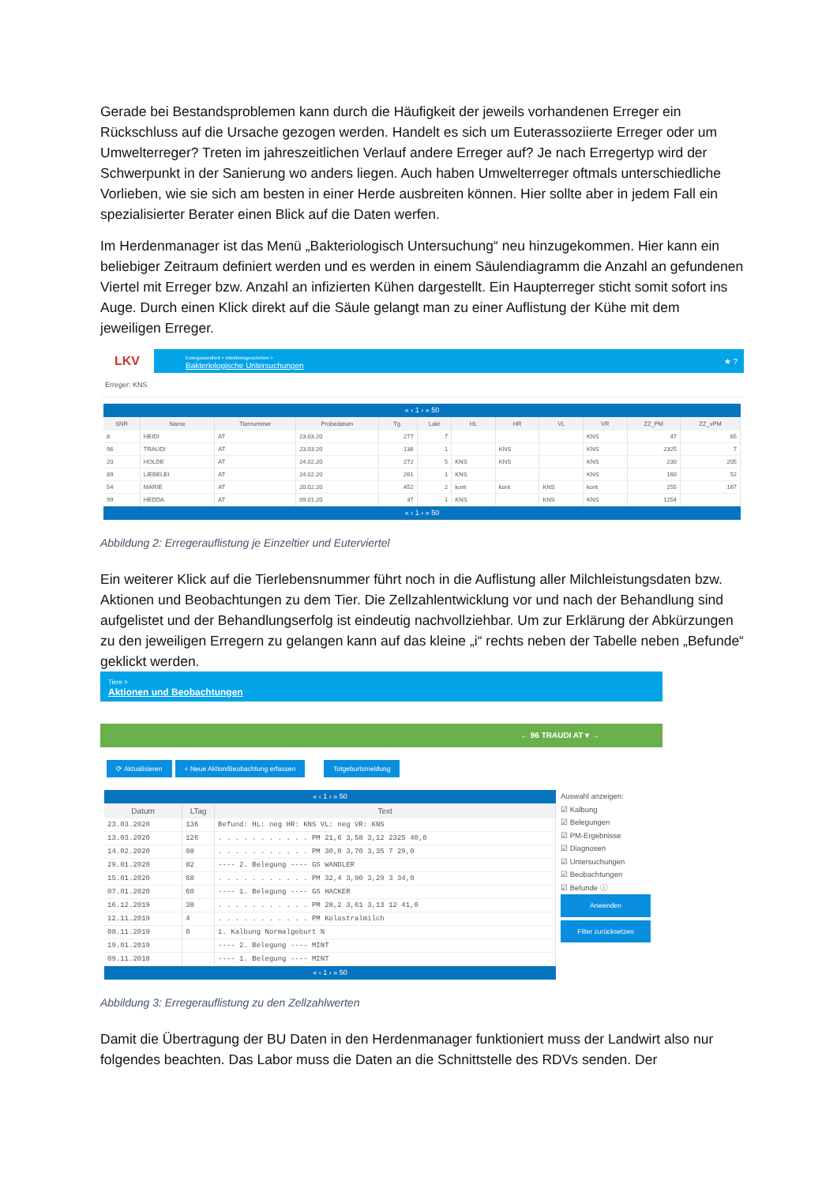Gerade bei Bestandsproblemen kann durch die Häufigkeit der jeweils vorhandenen Erreger ein Rückschluss auf die Ursache gezogen werden. Handelt es sich um Euterassoziierte Erreger oder um Umwelterreger? Treten im jahreszeitlichen Verlauf andere Erreger auf? Je nach Erregertyp wird der Schwerpunkt in der Sanierung wo anders liegen. Auch haben Umwelterreger oftmals unterschiedliche Vorlieben, wie sie sich am besten in einer Herde ausbreiten können. Hier sollte aber in jedem Fall ein spezialisierter Berater einen Blick auf die Daten werfen.
Im Herdenmanager ist das Menü „Bakteriologisch Untersuchung“ neu hinzugekommen. Hier kann ein beliebiger Zeitraum definiert werden und es werden in einem Säulendiagramm die Anzahl an gefundenen Viertel mit Erreger bzw. Anzahl an infizierten Kühen dargestellt. Ein Haupterreger sticht somit sofort ins Auge. Durch einen Klick direkt auf die Säule gelangt man zu einer Auflistung der Kühe mit dem jeweiligen Erreger.
LKV Eutergesundheit > Infektionsgeschehen >
Bakteriologische Untersuchungen ★ ?
Erreger: KNS
« ‹ 1 › » 50
| SNR | Name | Tiernummer | Probedatum | Tg. | Lakt | HL | HR | VL | VR | ZZ_PM | ZZ_vPM |
| --- | --- | --- | --- | --- | --- | --- | --- | --- | --- | --- | --- |
| 8 | HEIDI | AT | 23.03.20 | 277 | 7 | | | | KNS | 47 | 65 |
| 96 | TRAUDI | AT | 23.03.20 | 136 | 1 | | KNS | | KNS | 2325 | 7 |
| 20 | HOLDE | AT | 24.02.20 | 272 | 5 | KNS | KNS | | KNS | 230 | 205 |
| 89 | LIEBELEI | AT | 24.02.20 | 261 | 1 | KNS | | | KNS | 160 | 52 |
| 54 | MARIE | AT | 20.02.20 | 452 | 2 | kont | kont | KNS | kont | 255 | 167 |
| 99 | HEDDA | AT | 09.01.20 | 37 | 1 | KNS | | KNS | KNS | 1254 | |
« ‹ 1 › » 50
Abbildung 2: Erregerauflistung je Einzeltier und Euterviertel
Ein weiterer Klick auf die Tierlebensnummer führt noch in die Auflistung aller Milchleistungsdaten bzw. Aktionen und Beobachtungen zu dem Tier. Die Zellzahlentwicklung vor und nach der Behandlung sind aufgelistet und der Behandlungserfolg ist eindeutig nachvollziehbar. Um zur Erklärung der Abkürzungen zu den jeweiligen Erregern zu gelangen kann auf das kleine „i“ rechts neben der Tabelle neben „Befunde“ geklickt werden.
Tiere >
Aktionen und Beobachtungen
← 96 TRAUDI AT ▾ →
⟳ Aktualisieren + Neue Aktion/Beobachtung erfassen Totgeburtsmeldung
« ‹ 1 › » 50
| Datum | LTag | Text |
| --- | --- | --- |
| 23.03.2020 | 136 | Befund: HL: neg HR: KNS VL: neg VR: KNS |
| 13.03.2020 | 126 | . . . . . . . . . . . PM 21,6 3,58 3,12 2325 40,0 |
| 14.02.2020 | 98 | . . . . . . . . . . . PM 30,0 3,70 3,35 7 29,0 |
| 29.01.2020 | 82 | ---- 2. Belegung ---- GS WANDLER |
| 15.01.2020 | 68 | . . . . . . . . . . . PM 32,4 3,90 3,29 3 34,0 |
| 07.01.2020 | 60 | ---- 1. Belegung ---- GS HACKER |
| 16.12.2019 | 38 | . . . . . . . . . . . PM 28,2 3,61 3,13 12 41,0 |
| 12.11.2019 | 4 | . . . . . . . . . . . PM Kolostralmilch |
| 08.11.2019 | 0 | 1. Kalbung Normalgeburt N |
| 19.01.2019 | | ---- 2. Belegung ---- MINT |
| 09.11.2018 | | ---- 1. Belegung ---- MINT |
« ‹ 1 › » 50
Auswahl anzeigen:
☑ Kalbung
☑ Belegungen
☑ PM-Ergebnisse
☑ Diagnosen
☑ Untersuchungen
☑ Beobachtungen
☑ Befunde ⓘ
Anwenden
Filter zurücksetzen
Abbildung 3: Erregerauflistung zu den Zellzahlwerten
Damit die Übertragung der BU Daten in den Herdenmanager funktioniert muss der Landwirt also nur folgendes beachten. Das Labor muss die Daten an die Schnittstelle des RDVs senden. Der